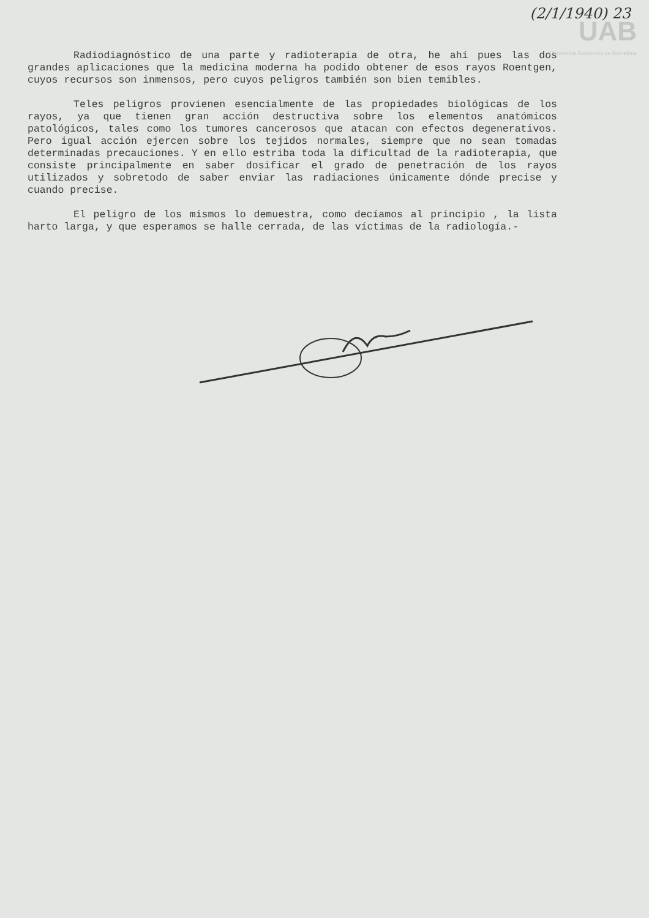(2/1/1940) 23
UAB
Universitat Autònoma de Barcelona
Radiodiagnóstico de una parte y radioterapia de otra, he ahí pues las dos grandes aplicaciones que la medicina moderna ha podido obtener de esos rayos Roentgen, cuyos recursos son inmensos, pero cuyos peligros también son bien temibles.
Teles peligros provienen esencialmente de las propiedades biológicas de los rayos, ya que tienen gran acción destructiva sobre los elementos anatómicos patológicos, tales como los tumores cancerosos que atacan con efectos degenerativos. Pero igual acción ejercen sobre los tejidos normales, siempre que no sean tomadas determinadas precauciones. Y en ello estriba toda la dificultad de la radioterapia, que consiste principalmente en saber dosificar el grado de penetración de los rayos utilizados y sobretodo de saber enviar las radiaciones únicamente dónde precise y cuando precise.
El peligro de los mismos lo demuestra, como decíamos al principio , la lista harto larga, y que esperamos se halle cerrada, de las víctimas de la radiología.-